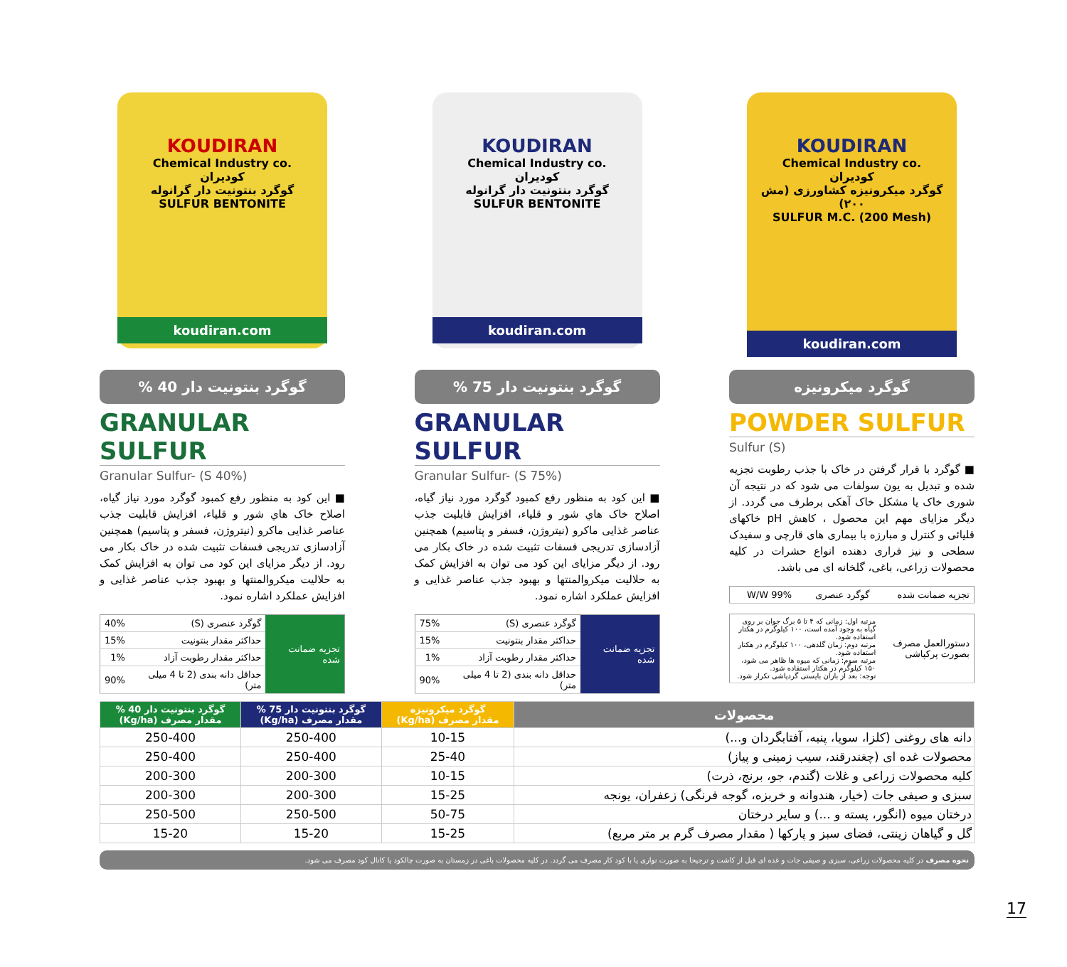KOUDIRAN
Chemical Industry co.
کودیران
گوگرد میکرونیزه کشاورزی (مش ۲۰۰)
SULFUR M.C. (200 Mesh)
koudiran.com
گوگرد میکرونیزه
POWDER SULFUR
Sulfur (S)
■ گوگرد با قرار گرفتن در خاک با جذب رطوبت تجزیه شده و تبدیل به یون سولفات می شود که در نتیجه آن شوری خاک یا مشکل خاک آهکی برطرف می گردد. از دیگر مزایای مهم این محصول ، کاهش pH خاکهای قلیائی و کنترل و مبارزه با بیماری های قارچی و سفیدک سطحی و نیز فراری دهنده انواع حشرات در کلیه محصولات زراعی، باغی، گلخانه ای می باشد.
| تجزیه ضمانت شده | گوگرد عنصری | W/W 99% |
| دستورالعمل مصرف بصورت پرکپاشی | مرتبه اول: زمانی که ۴ تا ۵ برگ جوان بر روی گیاه به وجود آمده است، ۱۰۰ کیلوگرم در هکتار استفاده شود. مرتبه دوم: زمان گلدهی، ۱۰۰ کیلوگرم در هکتار استفاده شود. مرتبه سوم: زمانی که میوه ها ظاهر می شود، ۱۵۰ کیلوگرم در هکتار استفاده شود. توجه: بعد از باران بایستی گردپاشی تکرار شود. |
KOUDIRAN
Chemical Industry co.
کودیران
گوگرد بنتونیت دار گرانوله
SULFUR BENTONITE
koudiran.com
گوگرد بنتونیت دار 75 %
GRANULAR SULFUR
Granular Sulfur- (S 75%)
■ این کود به منظور رفع کمبود گوگرد مورد نیاز گیاه، اصلاح خاک هاي شور و قلیاء، افزایش قابلیت جذب عناصر غذایی ماکرو (نیتروژن، فسفر و پتاسیم) همچنین آزادسازی تدریجی فسفات تثبیت شده در خاک بکار می رود. از دیگر مزایای این کود می توان به افزایش کمک به حلالیت میکروالمنتها و بهبود جذب عناصر غذایی و افزایش عملکرد اشاره نمود.
| تجزیه ضمانت شده | گوگرد عنصری (S) | 75% |
| | حداکثر مقدار بنتونیت | 15% |
| | حداکثر مقدار رطوبت آزاد | 1% |
| | حداقل دانه بندی (2 تا 4 میلی متر) | 90% |
KOUDIRAN
Chemical Industry co.
کودیران
گوگرد بنتونیت دار گرانوله
SULFUR BENTONITE
koudiran.com
گوگرد بنتونیت دار 40 %
GRANULAR SULFUR
Granular Sulfur- (S 40%)
■ این کود به منظور رفع کمبود گوگرد مورد نیاز گیاه، اصلاح خاک هاي شور و قلیاء، افزایش قابلیت جذب عناصر غذایی ماکرو (نیتروژن، فسفر و پتاسیم) همچنین آزادسازی تدریجی فسفات تثبیت شده در خاک بکار می رود. از دیگر مزایای این کود می توان به افزایش کمک به حلالیت میکروالمنتها و بهبود جذب عناصر غذایی و افزایش عملکرد اشاره نمود.
| تجزیه ضمانت شده | گوگرد عنصری (S) | 40% |
| | حداکثر مقدار بنتونیت | 15% |
| | حداکثر مقدار رطوبت آزاد | 1% |
| | حداقل دانه بندی (2 تا 4 میلی متر) | 90% |
| محصولات | گوگرد میکرونیزه مقدار مصرف (Kg/ha) | گوگرد بنتونیت دار 75 % مقدار مصرف (Kg/ha) | گوگرد بنتونیت دار 40 % مقدار مصرف (Kg/ha) |
| --- | --- | --- | --- |
| دانه های روغنی (کلزا، سویا، پنبه، آفتابگردان و...) | 10-15 | 250-400 | 250-400 |
| محصولات غده ای (چغندرقند، سیب زمینی و پیاز) | 25-40 | 250-400 | 250-400 |
| کلیه محصولات زراعی و غلات (گندم، جو، برنج، ذرت) | 10-15 | 200-300 | 200-300 |
| سبزی و صیفی جات (خیار، هندوانه و خربزه، گوجه فرنگی) زعفران، یونجه | 15-25 | 200-300 | 200-300 |
| درختان میوه (انگور، پسته و ...) و سایر درختان | 50-75 | 250-500 | 250-500 |
| گل و گیاهان زینتی، فضای سبز و پارکها ( مقدار مصرف گرم بر متر مربع) | 15-25 | 15-20 | 15-20 |
نحوه مصرف در کلیه محصولات زراعی، سبزی و صیفی جات و غده ای قبل از کاشت و ترجیحا به صورت نواری یا با کود کار مصرف می گردد. در کلیه محصولات باغی در زمستان به صورت چالکود یا کانال کود مصرف می شود.
17